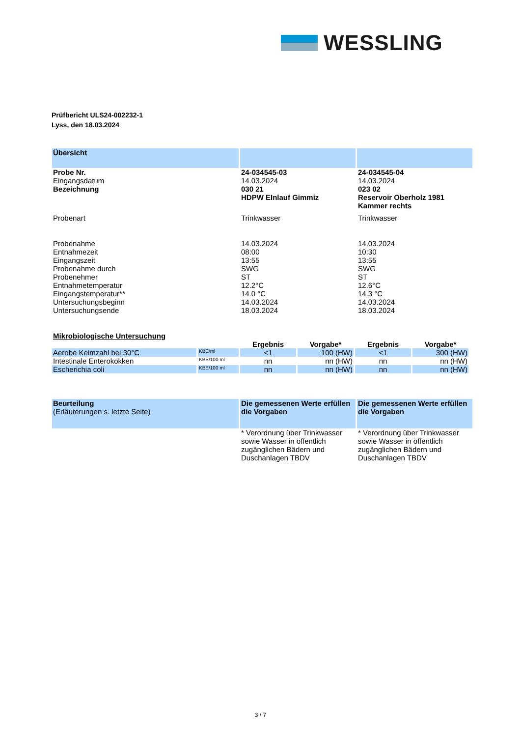WESSLING
Prüfbericht ULS24-002232-1
Lyss, den 18.03.2024
| Übersicht | | |
| --- | --- | --- |
| Probe Nr. | 24-034545-03 | 24-034545-04 |
| Eingangsdatum | 14.03.2024 | 14.03.2024 |
| Bezeichnung | 030 21 HDPW EInlauf Gimmiz | 023 02 Reservoir Oberholz 1981 Kammer rechts |
| Probenart | Trinkwasser | Trinkwasser |
| Probenahme | 14.03.2024 | 14.03.2024 |
| Entnahmezeit | 08:00 | 10:30 |
| Eingangszeit | 13:55 | 13:55 |
| Probenahme durch | SWG | SWG |
| Probenehmer | ST | ST |
| Entnahmetemperatur | 12.2°C | 12.6°C |
| Eingangstemperatur** | 14.0 °C | 14.3 °C |
| Untersuchungsbeginn | 14.03.2024 | 14.03.2024 |
| Untersuchungsende | 18.03.2024 | 18.03.2024 |
| Mikrobiologische Untersuchung | | | | | |
| --- | --- | --- | --- | --- | --- |
| | | Ergebnis | Vorgabe* | Ergebnis | Vorgabe* |
| Aerobe Keimzahl bei 30°C | KBE/ml | <1 | 100 (HW) | <1 | 300 (HW) |
| Intestinale Enterokokken | KBE/100 ml | nn | nn (HW) | nn | nn (HW) |
| Escherichia coli | KBE/100 ml | nn | nn (HW) | nn | nn (HW) |
| Beurteilung (Erläuterungen s. letzte Seite) | Die gemessenen Werte erfüllen die Vorgaben | Die gemessenen Werte erfüllen die Vorgaben |
| | * Verordnung über Trinkwasser sowie Wasser in öffentlich zugänglichen Bädern und Duschanlagen TBDV | * Verordnung über Trinkwasser sowie Wasser in öffentlich zugänglichen Bädern und Duschanlagen TBDV |
3 / 7